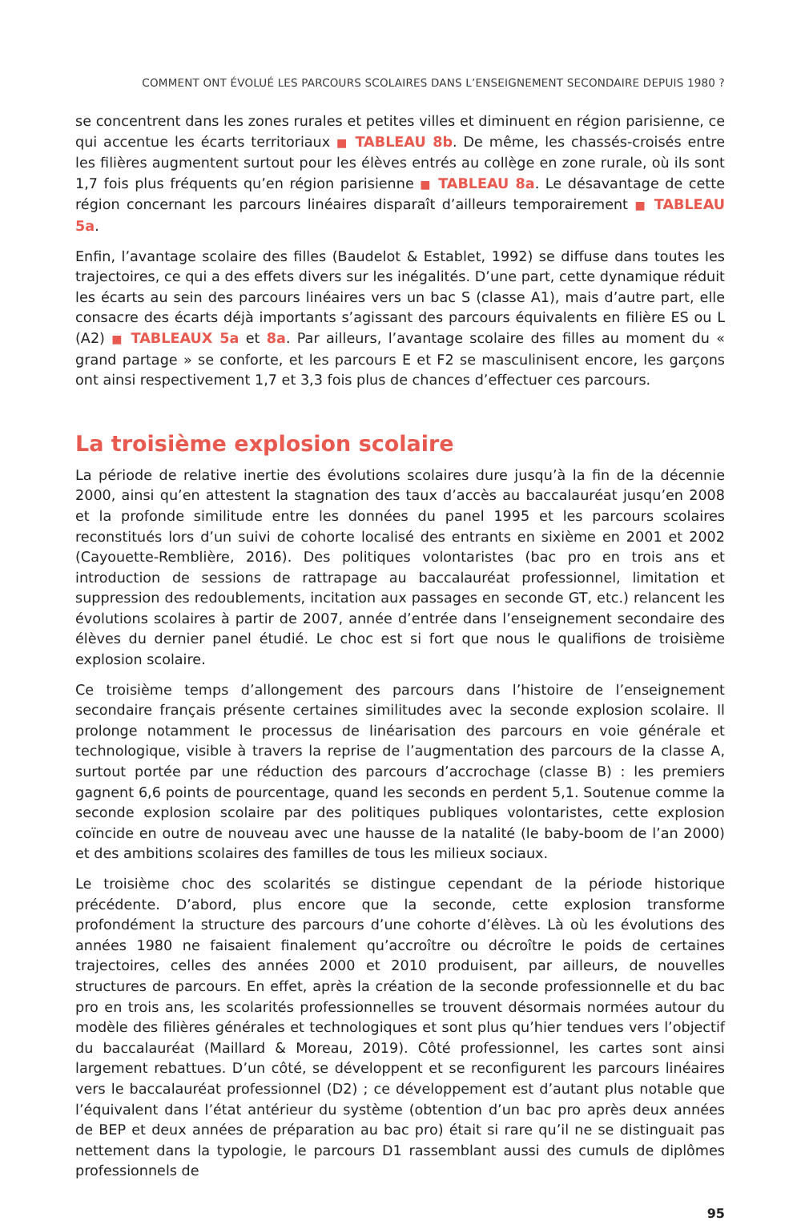COMMENT ONT ÉVOLUÉ LES PARCOURS SCOLAIRES DANS L’ENSEIGNEMENT SECONDAIRE DEPUIS 1980 ?
se concentrent dans les zones rurales et petites villes et diminuent en région parisienne, ce qui accentue les écarts territoriaux ■ TABLEAU 8b. De même, les chassés-croisés entre les filières augmentent surtout pour les élèves entrés au collège en zone rurale, où ils sont 1,7 fois plus fréquents qu’en région parisienne ■ TABLEAU 8a. Le désavantage de cette région concernant les parcours linéaires disparaît d’ailleurs temporairement ■ TABLEAU 5a.
Enfin, l’avantage scolaire des filles (Baudelot & Establet, 1992) se diffuse dans toutes les trajectoires, ce qui a des effets divers sur les inégalités. D’une part, cette dynamique réduit les écarts au sein des parcours linéaires vers un bac S (classe A1), mais d’autre part, elle consacre des écarts déjà importants s’agissant des parcours équivalents en filière ES ou L (A2) ■ TABLEAUX 5a et 8a. Par ailleurs, l’avantage scolaire des filles au moment du « grand partage » se conforte, et les parcours E et F2 se masculinisent encore, les garçons ont ainsi respectivement 1,7 et 3,3 fois plus de chances d’effectuer ces parcours.
La troisième explosion scolaire
La période de relative inertie des évolutions scolaires dure jusqu’à la fin de la décennie 2000, ainsi qu’en attestent la stagnation des taux d’accès au baccalauréat jusqu’en 2008 et la profonde similitude entre les données du panel 1995 et les parcours scolaires reconstitués lors d’un suivi de cohorte localisé des entrants en sixième en 2001 et 2002 (Cayouette-Remblière, 2016). Des politiques volontaristes (bac pro en trois ans et introduction de sessions de rattrapage au baccalauréat professionnel, limitation et suppression des redoublements, incitation aux passages en seconde GT, etc.) relancent les évolutions scolaires à partir de 2007, année d’entrée dans l’enseignement secondaire des élèves du dernier panel étudié. Le choc est si fort que nous le qualifions de troisième explosion scolaire.
Ce troisième temps d’allongement des parcours dans l’histoire de l’enseignement secondaire français présente certaines similitudes avec la seconde explosion scolaire. Il prolonge notamment le processus de linéarisation des parcours en voie générale et technologique, visible à travers la reprise de l’augmentation des parcours de la classe A, surtout portée par une réduction des parcours d’accrochage (classe B) : les premiers gagnent 6,6 points de pourcentage, quand les seconds en perdent 5,1. Soutenue comme la seconde explosion scolaire par des politiques publiques volontaristes, cette explosion coïncide en outre de nouveau avec une hausse de la natalité (le baby-boom de l’an 2000) et des ambitions scolaires des familles de tous les milieux sociaux.
Le troisième choc des scolarités se distingue cependant de la période historique précédente. D’abord, plus encore que la seconde, cette explosion transforme profondément la structure des parcours d’une cohorte d’élèves. Là où les évolutions des années 1980 ne faisaient finalement qu’accroître ou décroître le poids de certaines trajectoires, celles des années 2000 et 2010 produisent, par ailleurs, de nouvelles structures de parcours. En effet, après la création de la seconde professionnelle et du bac pro en trois ans, les scolarités professionnelles se trouvent désormais normées autour du modèle des filières générales et technologiques et sont plus qu’hier tendues vers l’objectif du baccalauréat (Maillard & Moreau, 2019). Côté professionnel, les cartes sont ainsi largement rebattues. D’un côté, se développent et se reconfigurent les parcours linéaires vers le baccalauréat professionnel (D2) ; ce développement est d’autant plus notable que l’équivalent dans l’état antérieur du système (obtention d’un bac pro après deux années de BEP et deux années de préparation au bac pro) était si rare qu’il ne se distinguait pas nettement dans la typologie, le parcours D1 rassemblant aussi des cumuls de diplômes professionnels de
95